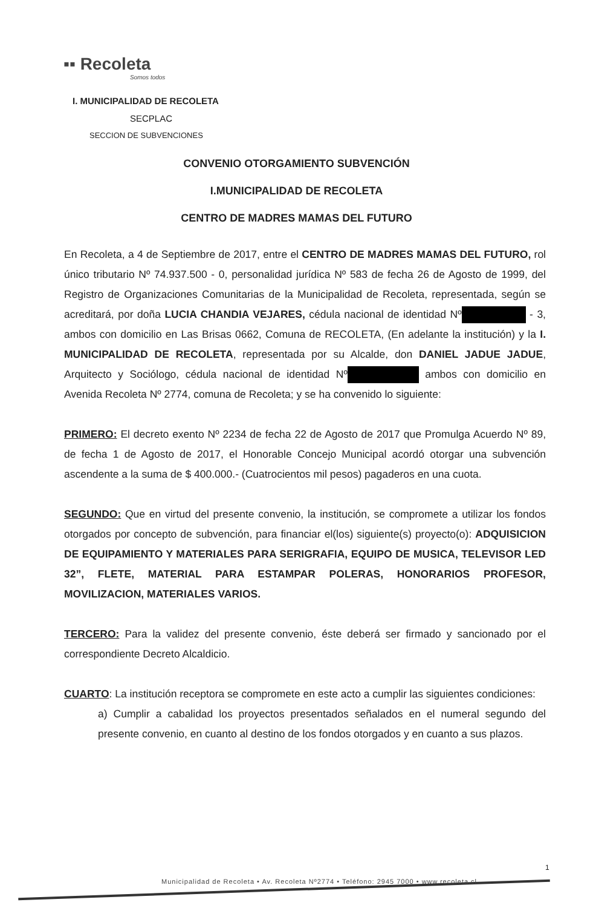▪▪ Recoleta
Somos todos
I. MUNICIPALIDAD DE RECOLETA
SECPLAC
SECCION DE SUBVENCIONES
CONVENIO OTORGAMIENTO SUBVENCIÓN
I.MUNICIPALIDAD DE RECOLETA
CENTRO DE MADRES MAMAS DEL FUTURO
En Recoleta, a 4 de Septiembre de 2017, entre el CENTRO DE MADRES MAMAS DEL FUTURO, rol único tributario Nº 74.937.500 - 0, personalidad jurídica Nº 583 de fecha 26 de Agosto de 1999, del Registro de Organizaciones Comunitarias de la Municipalidad de Recoleta, representada, según se acreditará, por doña LUCIA CHANDIA VEJARES, cédula nacional de identidad Nº - 3, ambos con domicilio en Las Brisas 0662, Comuna de RECOLETA, (En adelante la institución) y la I. MUNICIPALIDAD DE RECOLETA, representada por su Alcalde, don DANIEL JADUE JADUE, Arquitecto y Sociólogo, cédula nacional de identidad Nº ambos con domicilio en Avenida Recoleta Nº 2774, comuna de Recoleta; y se ha convenido lo siguiente:
PRIMERO: El decreto exento Nº 2234 de fecha 22 de Agosto de 2017 que Promulga Acuerdo Nº 89, de fecha 1 de Agosto de 2017, el Honorable Concejo Municipal acordó otorgar una subvención ascendente a la suma de $ 400.000.- (Cuatrocientos mil pesos) pagaderos en una cuota.
SEGUNDO: Que en virtud del presente convenio, la institución, se compromete a utilizar los fondos otorgados por concepto de subvención, para financiar el(los) siguiente(s) proyecto(o): ADQUISICION DE EQUIPAMIENTO Y MATERIALES PARA SERIGRAFIA, EQUIPO DE MUSICA, TELEVISOR LED 32”, FLETE, MATERIAL PARA ESTAMPAR POLERAS, HONORARIOS PROFESOR, MOVILIZACION, MATERIALES VARIOS.
TERCERO: Para la validez del presente convenio, éste deberá ser firmado y sancionado por el correspondiente Decreto Alcaldicio.
CUARTO: La institución receptora se compromete en este acto a cumplir las siguientes condiciones:
a) Cumplir a cabalidad los proyectos presentados señalados en el numeral segundo del presente convenio, en cuanto al destino de los fondos otorgados y en cuanto a sus plazos.
Municipalidad de Recoleta • Av. Recoleta Nº2774 • Teléfono: 2945 7000 • www.recoleta.cl
1